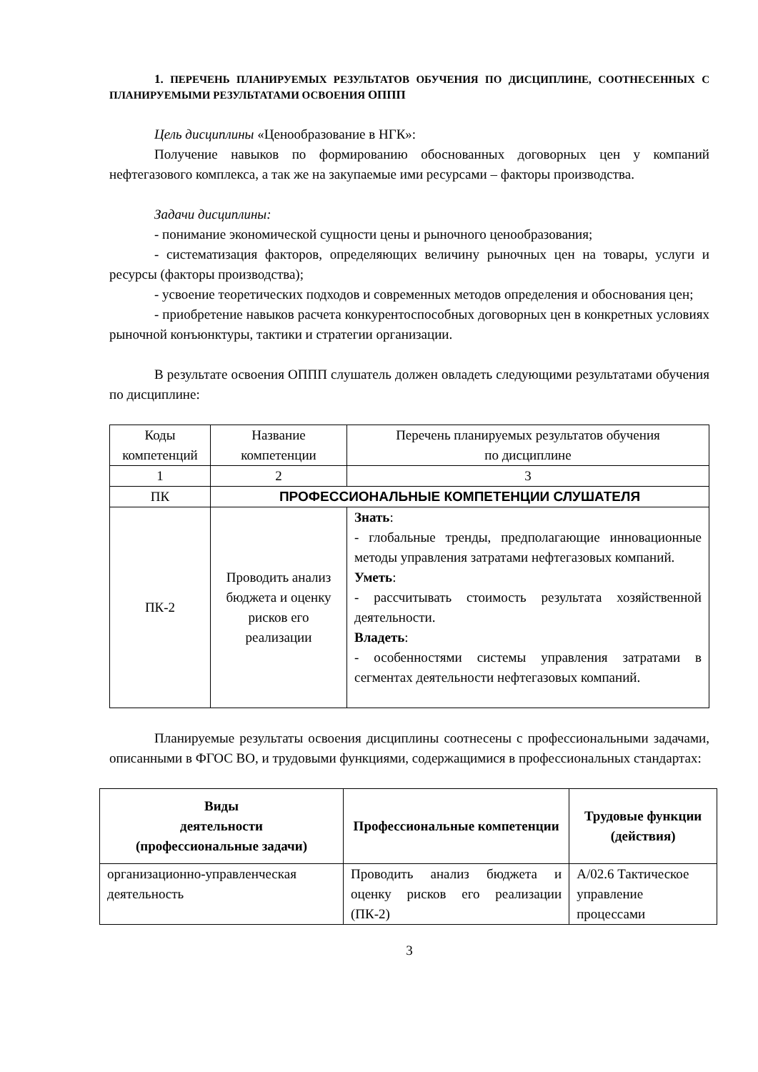1. ПЕРЕЧЕНЬ ПЛАНИРУЕМЫХ РЕЗУЛЬТАТОВ ОБУЧЕНИЯ ПО ДИСЦИПЛИНЕ, СООТНЕСЕННЫХ С ПЛАНИРУЕМЫМИ РЕЗУЛЬТАТАМИ ОСВОЕНИЯ ОППП
Цель дисциплины «Ценообразование в НГК»:
Получение навыков по формированию обоснованных договорных цен у компаний нефтегазового комплекса, а так же на закупаемые ими ресурсами – факторы производства.
Задачи дисциплины:
- понимание экономической сущности цены и рыночного ценообразования;
- систематизация факторов, определяющих величину рыночных цен на товары, услуги и ресурсы (факторы производства);
- усвоение теоретических подходов и современных методов определения и обоснования цен;
- приобретение навыков расчета конкурентоспособных договорных цен в конкретных условиях рыночной конъюнктуры, тактики и стратегии организации.
В результате освоения ОППП слушатель должен овладеть следующими результатами обучения по дисциплине:
| Коды компетенций | Название компетенции | Перечень планируемых результатов обучения по дисциплине |
| 1 | 2 | 3 |
| ПК | ПРОФЕССИОНАЛЬНЫЕ КОМПЕТЕНЦИИ СЛУШАТЕЛЯ | |
| ПК-2 | Проводить анализ бюджета и оценку рисков его реализации | Знать : - глобальные тренды, предполагающие инновационные методы управления затратами нефтегазовых компаний. Уметь : - рассчитывать стоимость результата хозяйственной деятельности. Владеть : - особенностями системы управления затратами в сегментах деятельности нефтегазовых компаний. |
Планируемые результаты освоения дисциплины соотнесены с профессиональными задачами, описанными в ФГОС ВО, и трудовыми функциями, содержащимися в профессиональных стандартах:
| Виды деятельности (профессиональные задачи) | Профессиональные компетенции | Трудовые функции (действия) |
| --- | --- | --- |
| организационно-управленческая деятельность | Проводить анализ бюджета и оценку рисков его реализации (ПК-2) | А/02.6 Тактическое управление процессами |
3